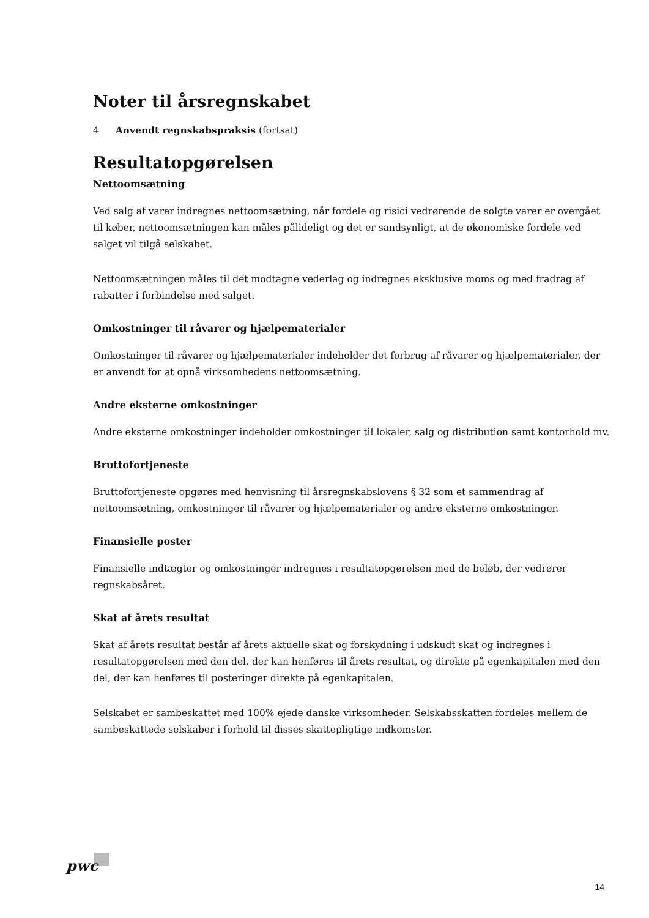Noter til årsregnskabet
4 Anvendt regnskabspraksis (fortsat)
Resultatopgørelsen
Nettoomsætning
Ved salg af varer indregnes nettoomsætning, når fordele og risici vedrørende de solgte varer er overgået til køber, nettoomsætningen kan måles pålideligt og det er sandsynligt, at de økonomiske fordele ved salget vil tilgå selskabet.
Nettoomsætningen måles til det modtagne vederlag og indregnes eksklusive moms og med fradrag af rabatter i forbindelse med salget.
Omkostninger til råvarer og hjælpematerialer
Omkostninger til råvarer og hjælpematerialer indeholder det forbrug af råvarer og hjælpematerialer, der er anvendt for at opnå virksomhedens nettoomsætning.
Andre eksterne omkostninger
Andre eksterne omkostninger indeholder omkostninger til lokaler, salg og distribution samt kontorhold mv.
Bruttofortjeneste
Bruttofortjeneste opgøres med henvisning til årsregnskabslovens § 32 som et sammendrag af nettoomsætning, omkostninger til råvarer og hjælpematerialer og andre eksterne omkostninger.
Finansielle poster
Finansielle indtægter og omkostninger indregnes i resultatopgørelsen med de beløb, der vedrører regnskabsåret.
Skat af årets resultat
Skat af årets resultat består af årets aktuelle skat og forskydning i udskudt skat og indregnes i resultatopgørelsen med den del, der kan henføres til årets resultat, og direkte på egenkapitalen med den del, der kan henføres til posteringer direkte på egenkapitalen.
Selskabet er sambeskattet med 100% ejede danske virksomheder. Selskabsskatten fordeles mellem de sambeskattede selskaber i forhold til disses skattepligtige indkomster.
pwc
14